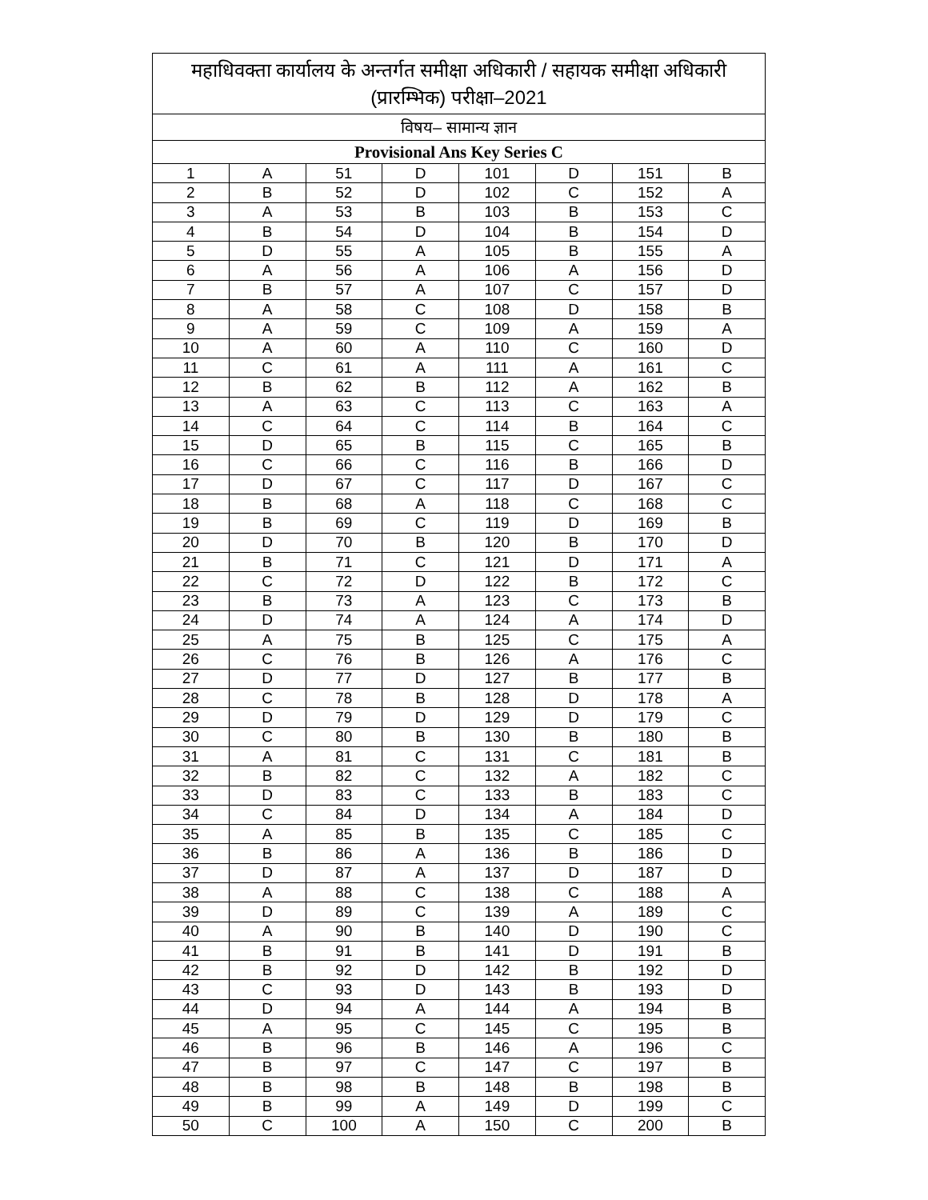| महाधिवक्ता कार्यालय के अन्तर्गत समीक्षा अधिकारी / सहायक समीक्षा अधिकारी (प्रारम्भिक) परीक्षा–2021 | | | | | | | |
| --- | --- | --- | --- | --- | --- | --- | --- |
| विषय– सामान्य ज्ञान | | | | | | | |
| Provisional Ans Key Series C | | | | | | | |
| 1 | A | 51 | D | 101 | D | 151 | B |
| 2 | B | 52 | D | 102 | C | 152 | A |
| 3 | A | 53 | B | 103 | B | 153 | C |
| 4 | B | 54 | D | 104 | B | 154 | D |
| 5 | D | 55 | A | 105 | B | 155 | A |
| 6 | A | 56 | A | 106 | A | 156 | D |
| 7 | B | 57 | A | 107 | C | 157 | D |
| 8 | A | 58 | C | 108 | D | 158 | B |
| 9 | A | 59 | C | 109 | A | 159 | A |
| 10 | A | 60 | A | 110 | C | 160 | D |
| 11 | C | 61 | A | 111 | A | 161 | C |
| 12 | B | 62 | B | 112 | A | 162 | B |
| 13 | A | 63 | C | 113 | C | 163 | A |
| 14 | C | 64 | C | 114 | B | 164 | C |
| 15 | D | 65 | B | 115 | C | 165 | B |
| 16 | C | 66 | C | 116 | B | 166 | D |
| 17 | D | 67 | C | 117 | D | 167 | C |
| 18 | B | 68 | A | 118 | C | 168 | C |
| 19 | B | 69 | C | 119 | D | 169 | B |
| 20 | D | 70 | B | 120 | B | 170 | D |
| 21 | B | 71 | C | 121 | D | 171 | A |
| 22 | C | 72 | D | 122 | B | 172 | C |
| 23 | B | 73 | A | 123 | C | 173 | B |
| 24 | D | 74 | A | 124 | A | 174 | D |
| 25 | A | 75 | B | 125 | C | 175 | A |
| 26 | C | 76 | B | 126 | A | 176 | C |
| 27 | D | 77 | D | 127 | B | 177 | B |
| 28 | C | 78 | B | 128 | D | 178 | A |
| 29 | D | 79 | D | 129 | D | 179 | C |
| 30 | C | 80 | B | 130 | B | 180 | B |
| 31 | A | 81 | C | 131 | C | 181 | B |
| 32 | B | 82 | C | 132 | A | 182 | C |
| 33 | D | 83 | C | 133 | B | 183 | C |
| 34 | C | 84 | D | 134 | A | 184 | D |
| 35 | A | 85 | B | 135 | C | 185 | C |
| 36 | B | 86 | A | 136 | B | 186 | D |
| 37 | D | 87 | A | 137 | D | 187 | D |
| 38 | A | 88 | C | 138 | C | 188 | A |
| 39 | D | 89 | C | 139 | A | 189 | C |
| 40 | A | 90 | B | 140 | D | 190 | C |
| 41 | B | 91 | B | 141 | D | 191 | B |
| 42 | B | 92 | D | 142 | B | 192 | D |
| 43 | C | 93 | D | 143 | B | 193 | D |
| 44 | D | 94 | A | 144 | A | 194 | B |
| 45 | A | 95 | C | 145 | C | 195 | B |
| 46 | B | 96 | B | 146 | A | 196 | C |
| 47 | B | 97 | C | 147 | C | 197 | B |
| 48 | B | 98 | B | 148 | B | 198 | B |
| 49 | B | 99 | A | 149 | D | 199 | C |
| 50 | C | 100 | A | 150 | C | 200 | B |